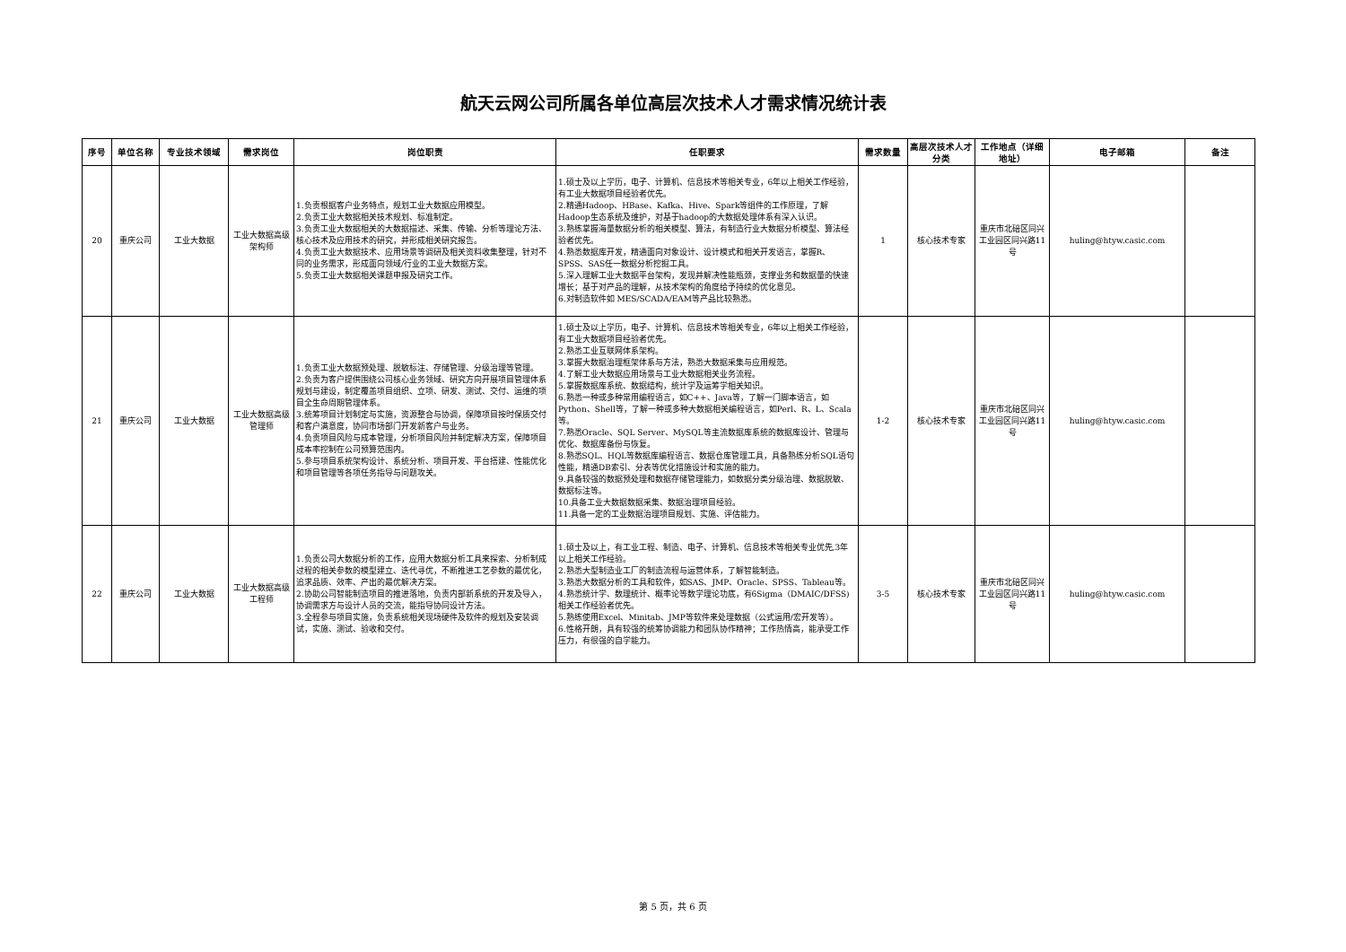航天云网公司所属各单位高层次技术人才需求情况统计表
| 序号 | 单位名称 | 专业技术领域 | 需求岗位 | 岗位职责 | 任职要求 | 需求数量 | 高层次技术人才分类 | 工作地点（详细地址） | 电子邮箱 | 备注 |
| --- | --- | --- | --- | --- | --- | --- | --- | --- | --- | --- |
| 20 | 重庆公司 | 工业大数据 | 工业大数据高级架构师 | 1.负责根据客户业务特点，规划工业大数据应用模型。 2.负责工业大数据相关技术规划、标准制定。 3.负责工业大数据相关的大数据描述、采集、传输、分析等理论方法、核心技术及应用技术的研究，并形成相关研究报告。 4.负责工业大数据技术、应用场景等调研及相关资料收集整理，针对不同的业务需求，形成面向领域/行业的工业大数据方案。 5.负责工业大数据相关课题申报及研究工作。 | 1.硕士及以上学历，电子、计算机、信息技术等相关专业，6年以上相关工作经验，有工业大数据项目经验者优先。 2.精通Hadoop、HBase、Kafka、Hive、Spark等组件的工作原理，了解Hadoop生态系统及维护，对基于hadoop的大数据处理体系有深入认识。 3.熟练掌握海量数据分析的相关模型、算法，有制造行业大数据分析模型、算法经验者优先。 4.熟悉数据库开发，精通面向对象设计、设计模式和相关开发语言，掌握R、SPSS、SAS任一数据分析挖掘工具。 5.深入理解工业大数据平台架构，发现并解决性能瓶颈，支撑业务和数据量的快速增长；基于对产品的理解，从技术架构的角度给予持续的优化意见。 6.对制造软件如 MES/SCADA/EAM等产品比较熟悉。 | 1 | 核心技术专家 | 重庆市北碚区同兴工业园区同兴路11号 | huling@htyw.casic.com | |
| 21 | 重庆公司 | 工业大数据 | 工业大数据高级管理师 | 1.负责工业大数据预处理、脱敏标注、存储管理、分级治理等管理。 2.负责为客户提供围绕公司核心业务领域、研究方向开展项目管理体系规划与建设，制定覆盖项目组织、立项、研发、测试、交付、运维的项目全生命周期管理体系。 3.统筹项目计划制定与实施，资源整合与协调，保障项目按时保质交付和客户满意度，协同市场部门开发新客户与业务。 4.负责项目风险与成本管理，分析项目风险并制定解决方案，保障项目成本率控制在公司预算范围内。 5.参与项目系统架构设计、系统分析、项目开发、平台搭建、性能优化和项目管理等各项任务指导与问题攻关。 | 1.硕士及以上学历，电子、计算机、信息技术等相关专业，6年以上相关工作经验，有工业大数据项目经验者优先。 2.熟悉工业互联网体系架构。 3.掌握大数据治理框架体系与方法，熟悉大数据采集与应用规范。 4.了解工业大数据应用场景与工业大数据相关业务流程。 5.掌握数据库系统、数据结构，统计学及运筹学相关知识。 6.熟悉一种或多种常用编程语言，如C++、Java等，了解一门脚本语言，如Python、Shell等，了解一种或多种大数据相关编程语言，如Perl、R、L、Scala等。 7.熟悉Oracle、SQL Server、MySQL等主流数据库系统的数据库设计、管理与优化、数据库备份与恢复。 8.熟悉SQL、HQL等数据库编程语言、数据仓库管理工具，具备熟练分析SQL语句性能，精通DB索引、分表等优化措施设计和实施的能力。 9.具备较强的数据预处理和数据存储管理能力，如数据分类分级治理、数据脱敏、数据标注等。 10.具备工业大数据数据采集、数据治理项目经验。 11.具备一定的工业数据治理项目规划、实施、评估能力。 | 1-2 | 核心技术专家 | 重庆市北碚区同兴工业园区同兴路11号 | huling@htyw.casic.com | |
| 22 | 重庆公司 | 工业大数据 | 工业大数据高级工程师 | 1.负责公司大数据分析的工作，应用大数据分析工具来探索、分析制成过程的相关参数的模型建立、迭代寻优，不断推进工艺参数的最优化，追求品质、效率、产出的最优解决方案。 2.协助公司智能制造项目的推进落地，负责内部新系统的开发及导入，协调需求方与设计人员的交流，能指导协同设计方法。 3.全程参与项目实施，负责系统相关现场硬件及软件的规划及安装调试，实施、测试、验收和交付。 | 1.硕士及以上，有工业工程、制造、电子、计算机、信息技术等相关专业优先,3年以上相关工作经验。 2.熟悉大型制造业工厂的制造流程与运营体系，了解智能制造。 3.熟悉大数据分析的工具和软件，如SAS、JMP、Oracle、SPSS、Tableau等。 4.熟悉统计学、数理统计、概率论等数学理论功底，有6Sigma（DMAIC/DFSS)相关工作经验者优先。 5.熟练使用Excel、Minitab、JMP等软件来处理数据（公式运用/宏开发等）。 6.性格开朗，具有较强的统筹协调能力和团队协作精神；工作热情高，能承受工作压力，有很强的自学能力。 | 3-5 | 核心技术专家 | 重庆市北碚区同兴工业园区同兴路11号 | huling@htyw.casic.com | |
第 5 页，共 6 页